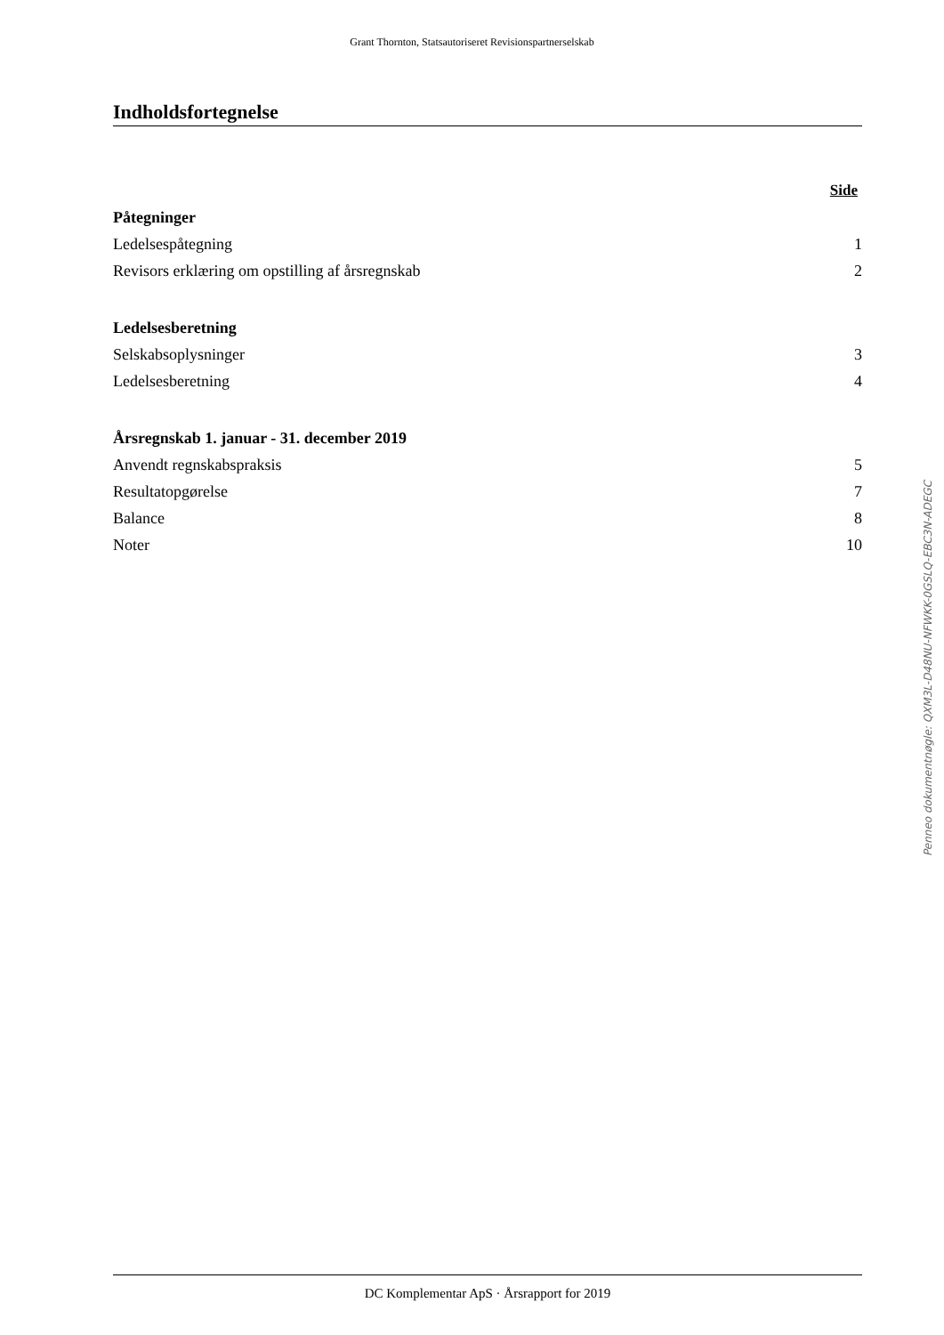Grant Thornton, Statsautoriseret Revisionspartnerselskab
Indholdsfortegnelse
Side
Påtegninger
Ledelsespåtegning 1
Revisors erklæring om opstilling af årsregnskab 2
Ledelsesberetning
Selskabsoplysninger 3
Ledelsesberetning 4
Årsregnskab 1. januar - 31. december 2019
Anvendt regnskabspraksis 5
Resultatopgørelse 7
Balance 8
Noter 10
Penneo dokumentnøgle: QXM3L-D48NU-NFWKK-0GSLQ-EBC3N-ADEGC
DC Komplementar ApS · Årsrapport for 2019